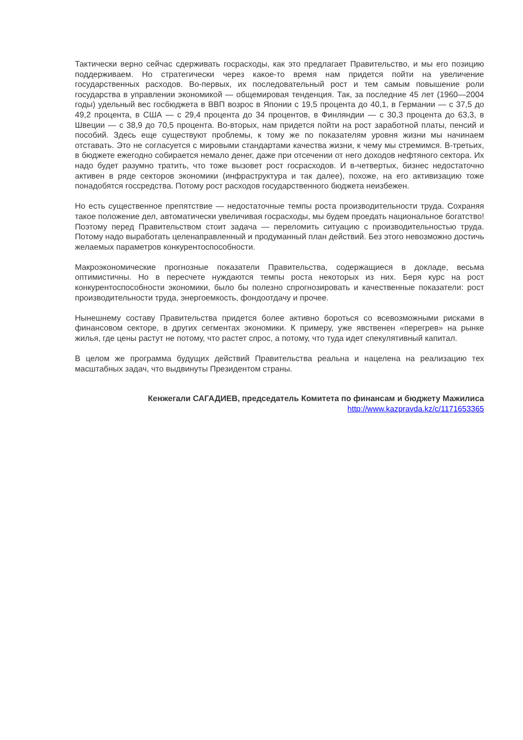Тактически верно сейчас сдерживать госрасходы, как это предлагает Правительство, и мы его позицию поддерживаем. Но стратегически через какое-то время нам придется пойти на увеличение государственных расходов. Во-первых, их последовательный рост и тем самым повышение роли государства в управлении экономикой — общемировая тенденция. Так, за последние 45 лет (1960—2004 годы) удельный вес госбюджета в ВВП возрос в Японии с 19,5 процента до 40,1, в Германии — с 37,5 до 49,2 процента, в США — с 29,4 процента до 34 процентов, в Финляндии — с 30,3 процента до 63,3, в Швеции — с 38,9 до 70,5 процента. Во-вторых, нам придется пойти на рост заработной платы, пенсий и пособий. Здесь еще существуют проблемы, к тому же по показателям уровня жизни мы начинаем отставать. Это не согласуется с мировыми стандартами качества жизни, к чему мы стремимся. В-третьих, в бюджете ежегодно собирается немало денег, даже при отсечении от него доходов нефтяного сектора. Их надо будет разумно тратить, что тоже вызовет рост госрасходов. И в-четвертых, бизнес недостаточно активен в ряде секторов экономики (инфраструктура и так далее), похоже, на его активизацию тоже понадобятся госсредства. Потому рост расходов государственного бюджета неизбежен.
Но есть существенное препятствие — недостаточные темпы роста производительности труда. Сохраняя такое положение дел, автоматически увеличивая госрасходы, мы будем проедать национальное богатство! Поэтому перед Правительством стоит задача — переломить ситуацию с производительностью труда. Потому надо выработать целенаправленный и продуманный план действий. Без этого невозможно достичь желаемых параметров конкурентоспособности.
Макроэкономические прогнозные показатели Правительства, содержащиеся в докладе, весьма оптимистичны. Но в пересчете нуждаются темпы роста некоторых из них. Беря курс на рост конкурентоспособности экономики, было бы полезно спрогнозировать и качественные показатели: рост производительности труда, энергоемкость, фондоотдачу и прочее.
Нынешнему составу Правительства придется более активно бороться со всевозможными рисками в финансовом секторе, в других сегментах экономики. К примеру, уже явственен «перегрев» на рынке жилья, где цены растут не потому, что растет спрос, а потому, что туда идет спекулятивный капитал.
В целом же программа будущих действий Правительства реальна и нацелена на реализацию тех масштабных задач, что выдвинуты Президентом страны.
Кенжегали САГАДИЕВ, председатель Комитета по финансам и бюджету Мажилиса
http://www.kazpravda.kz/c/1171653365